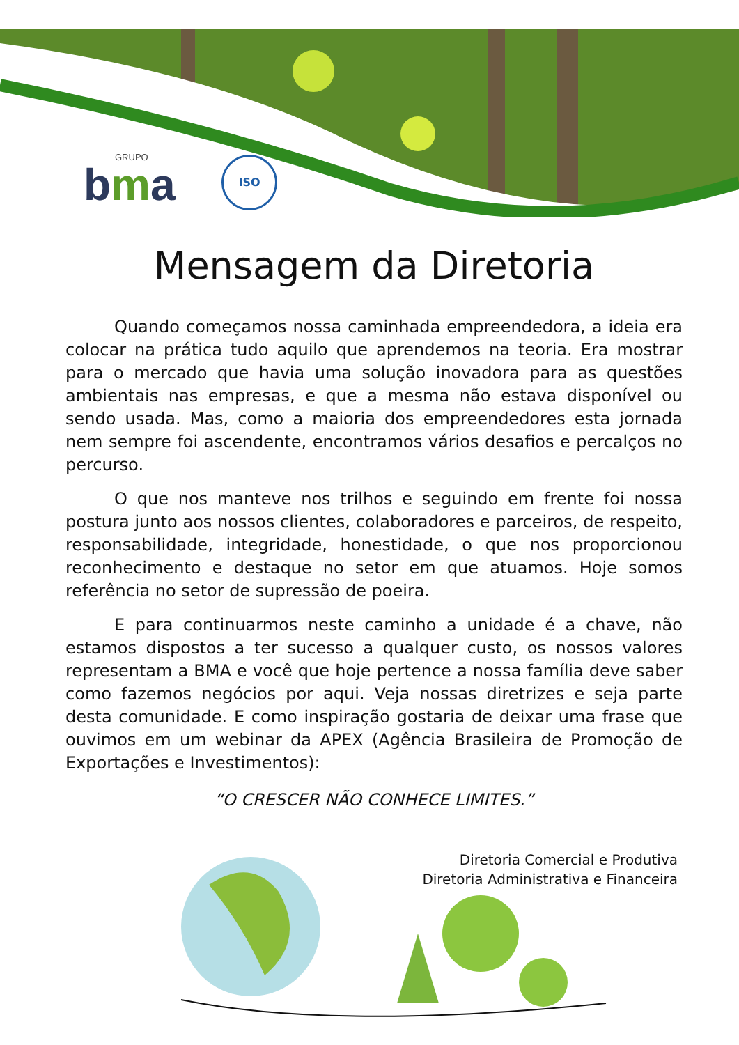GRUPO
bma
ISO
Mensagem da Diretoria
Quando começamos nossa caminhada empreendedora, a ideia era colocar na prática tudo aquilo que aprendemos na teoria. Era mostrar para o mercado que havia uma solução inovadora para as questões ambientais nas empresas, e que a mesma não estava disponível ou sendo usada. Mas, como a maioria dos empreendedores esta jornada nem sempre foi ascendente, encontramos vários desafios e percalços no percurso.
O que nos manteve nos trilhos e seguindo em frente foi nossa postura junto aos nossos clientes, colaboradores e parceiros, de respeito, responsabilidade, integridade, honestidade, o que nos proporcionou reconhecimento e destaque no setor em que atuamos. Hoje somos referência no setor de supressão de poeira.
E para continuarmos neste caminho a unidade é a chave, não estamos dispostos a ter sucesso a qualquer custo, os nossos valores representam a BMA e você que hoje pertence a nossa família deve saber como fazemos negócios por aqui. Veja nossas diretrizes e seja parte desta comunidade. E como inspiração gostaria de deixar uma frase que ouvimos em um webinar da APEX (Agência Brasileira de Promoção de Exportações e Investimentos):
“O CRESCER NÃO CONHECE LIMITES.”
Diretoria Comercial e Produtiva
Diretoria Administrativa e Financeira